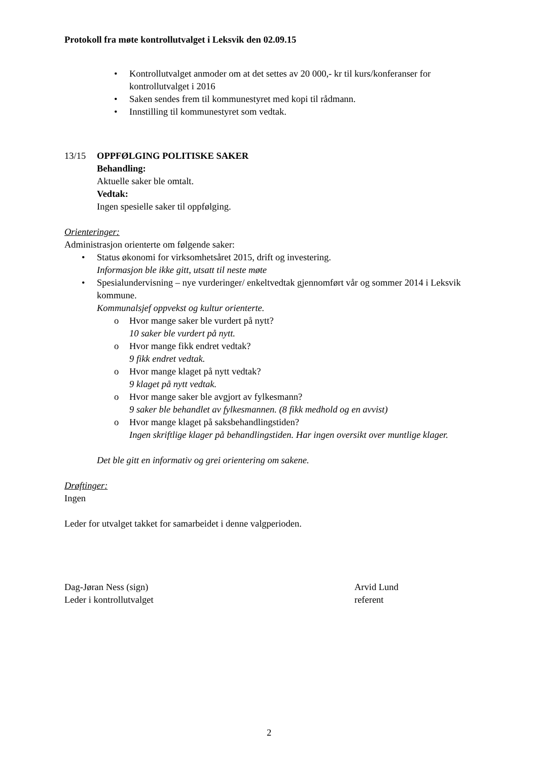Protokoll fra møte kontrollutvalget i Leksvik den 02.09.15
Kontrollutvalget anmoder om at det settes av 20 000,- kr til kurs/konferanser for kontrollutvalget i 2016
Saken sendes frem til kommunestyret med kopi til rådmann.
Innstilling til kommunestyret som vedtak.
13/15 OPPFØLGING POLITISKE SAKER
Behandling:
Aktuelle saker ble omtalt.
Vedtak:
Ingen spesielle saker til oppfølging.
Orienteringer:
Administrasjon orienterte om følgende saker:
Status økonomi for virksomhetsåret 2015, drift og investering.
Informasjon ble ikke gitt, utsatt til neste møte
Spesialundervisning – nye vurderinger/ enkeltvedtak gjennomført vår og sommer 2014 i Leksvik kommune.
Kommunalsjef oppvekst og kultur orienterte.
Hvor mange saker ble vurdert på nytt?
10 saker ble vurdert på nytt.
Hvor mange fikk endret vedtak?
9 fikk endret vedtak.
Hvor mange klaget på nytt vedtak?
9 klaget på nytt vedtak.
Hvor mange saker ble avgjort av fylkesmann?
9 saker ble behandlet av fylkesmannen. (8 fikk medhold og en avvist)
Hvor mange klaget på saksbehandlingstiden?
Ingen skriftlige klager på behandlingstiden. Har ingen oversikt over muntlige klager.
Det ble gitt en informativ og grei orientering om sakene.
Drøftinger:
Ingen
Leder for utvalget takket for samarbeidet i denne valgperioden.
Dag-Jøran Ness (sign)
Leder i kontrollutvalget
Arvid Lund
referent
2